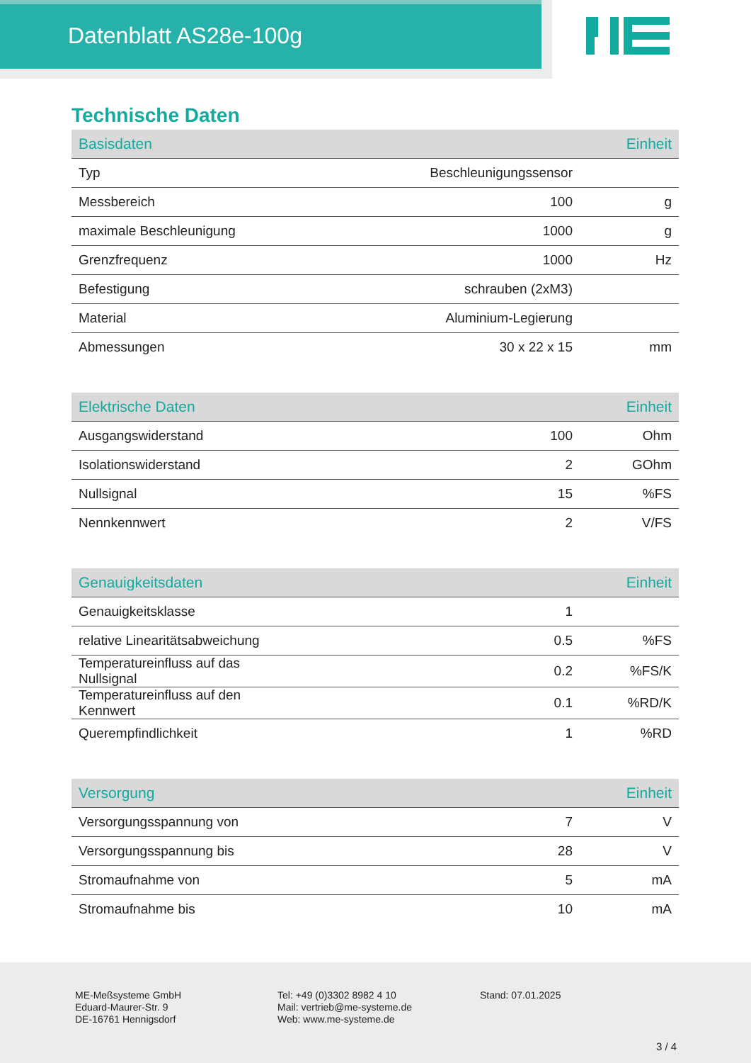Datenblatt AS28e-100g
Technische Daten
| Basisdaten | | Einheit |
| --- | --- | --- |
| Typ | Beschleunigungssensor | |
| Messbereich | 100 | g |
| maximale Beschleunigung | 1000 | g |
| Grenzfrequenz | 1000 | Hz |
| Befestigung | schrauben (2xM3) | |
| Material | Aluminium-Legierung | |
| Abmessungen | 30 x 22 x 15 | mm |
| Elektrische Daten | | Einheit |
| --- | --- | --- |
| Ausgangswiderstand | 100 | Ohm |
| Isolationswiderstand | 2 | GOhm |
| Nullsignal | 15 | %FS |
| Nennkennwert | 2 | V/FS |
| Genauigkeitsdaten | | Einheit |
| --- | --- | --- |
| Genauigkeitsklasse | 1 | |
| relative Linearitätsabweichung | 0.5 | %FS |
| Temperatureinfluss auf das Nullsignal | 0.2 | %FS/K |
| Temperatureinfluss auf den Kennwert | 0.1 | %RD/K |
| Querempfindlichkeit | 1 | %RD |
| Versorgung | | Einheit |
| --- | --- | --- |
| Versorgungsspannung von | 7 | V |
| Versorgungsspannung bis | 28 | V |
| Stromaufnahme von | 5 | mA |
| Stromaufnahme bis | 10 | mA |
ME-Meßsysteme GmbH
Eduard-Maurer-Str. 9
DE-16761 Hennigsdorf
Tel: +49 (0)3302 8982 4 10
Mail: vertrieb@me-systeme.de
Web: www.me-systeme.de
Stand: 07.01.2025
3 / 4